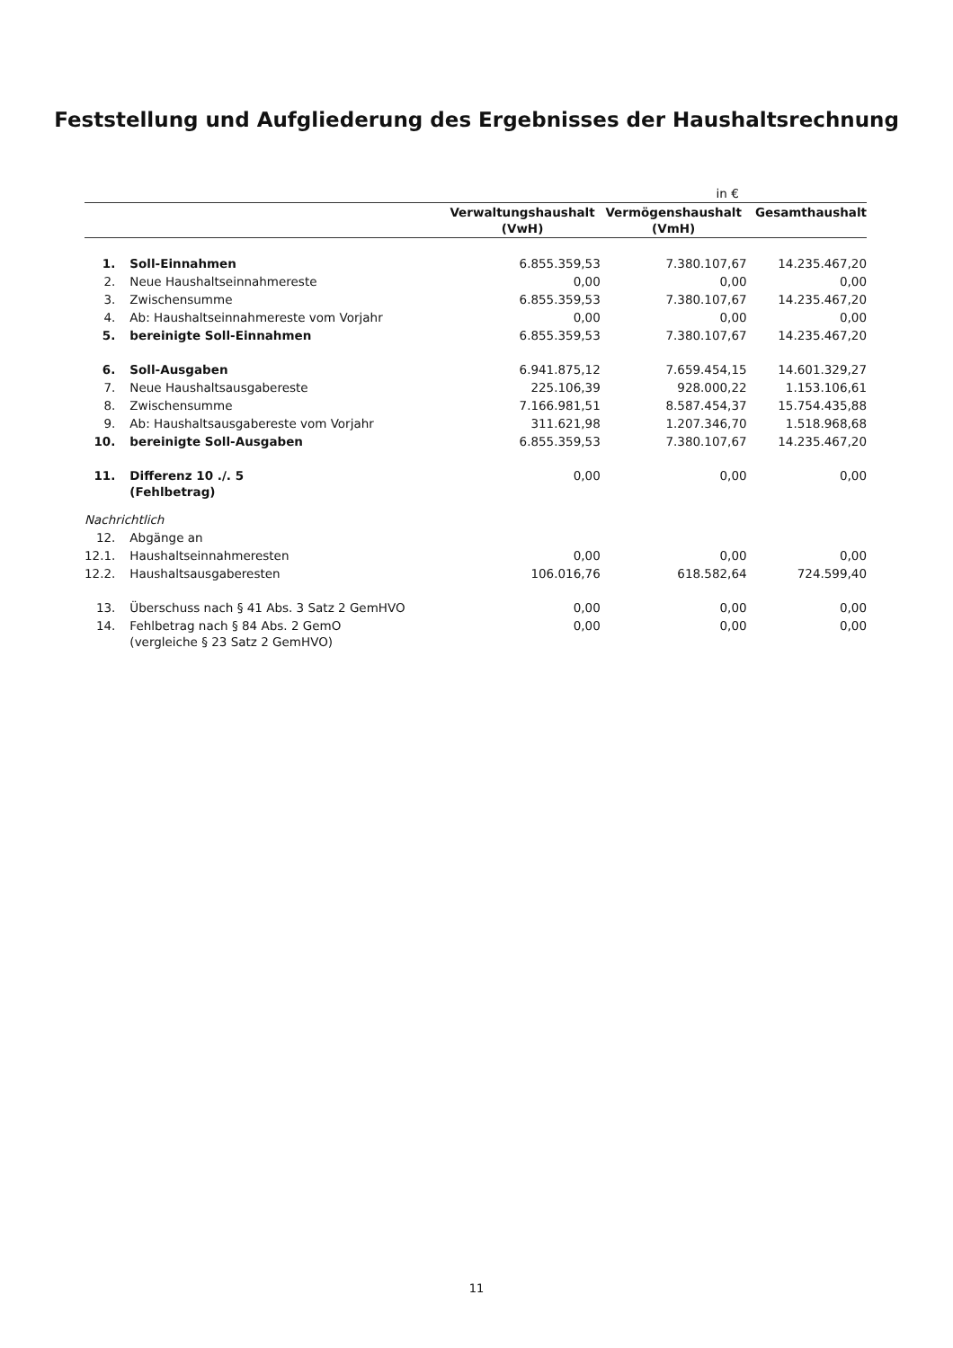Feststellung und Aufgliederung des Ergebnisses der Haushaltsrechnung
| | | in € | | |
| | | Verwaltungshaushalt (VwH) | Vermögenshaushalt (VmH) | Gesamthaushalt |
| 1. | Soll-Einnahmen | 6.855.359,53 | 7.380.107,67 | 14.235.467,20 |
| 2. | Neue Haushaltseinnahmereste | 0,00 | 0,00 | 0,00 |
| 3. | Zwischensumme | 6.855.359,53 | 7.380.107,67 | 14.235.467,20 |
| 4. | Ab: Haushaltseinnahmereste vom Vorjahr | 0,00 | 0,00 | 0,00 |
| 5. | bereinigte Soll-Einnahmen | 6.855.359,53 | 7.380.107,67 | 14.235.467,20 |
| 6. | Soll-Ausgaben | 6.941.875,12 | 7.659.454,15 | 14.601.329,27 |
| 7. | Neue Haushaltsausgabereste | 225.106,39 | 928.000,22 | 1.153.106,61 |
| 8. | Zwischensumme | 7.166.981,51 | 8.587.454,37 | 15.754.435,88 |
| 9. | Ab: Haushaltsausgabereste vom Vorjahr | 311.621,98 | 1.207.346,70 | 1.518.968,68 |
| 10. | bereinigte Soll-Ausgaben | 6.855.359,53 | 7.380.107,67 | 14.235.467,20 |
| 11. | Differenz 10 ./. 5 (Fehlbetrag) | 0,00 | 0,00 | 0,00 |
| Nachrichtlich | | | | |
| 12. | Abgänge an | | | |
| 12.1. | Haushaltseinnahmeresten | 0,00 | 0,00 | 0,00 |
| 12.2. | Haushaltsausgaberesten | 106.016,76 | 618.582,64 | 724.599,40 |
| 13. | Überschuss nach § 41 Abs. 3 Satz 2 GemHVO | 0,00 | 0,00 | 0,00 |
| 14. | Fehlbetrag nach § 84 Abs. 2 GemO (vergleiche § 23 Satz 2 GemHVO) | 0,00 | 0,00 | 0,00 |
11